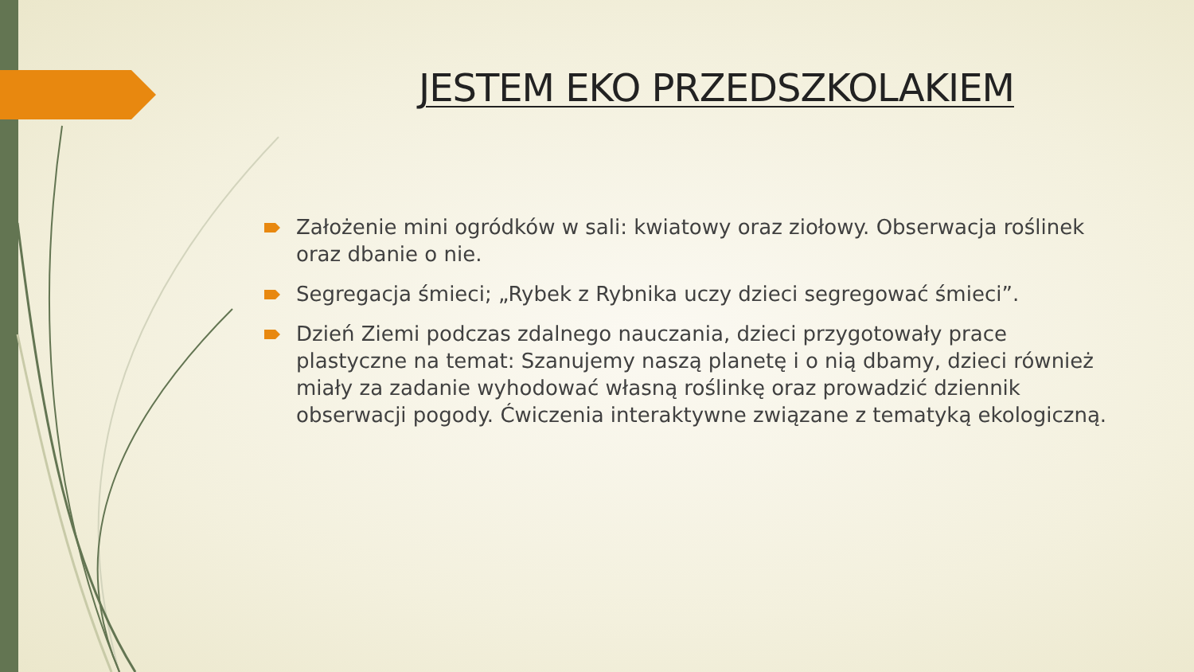JESTEM EKO PRZEDSZKOLAKIEM
Założenie mini ogródków w sali: kwiatowy oraz ziołowy. Obserwacja roślinek oraz dbanie o nie.
Segregacja śmieci; „Rybek z Rybnika uczy dzieci segregować śmieci”.
Dzień Ziemi podczas zdalnego nauczania, dzieci przygotowały prace plastyczne na temat: Szanujemy naszą planetę i o nią dbamy, dzieci również miały za zadanie wyhodować własną roślinkę oraz prowadzić dziennik obserwacji pogody. Ćwiczenia interaktywne związane z tematyką ekologiczną.